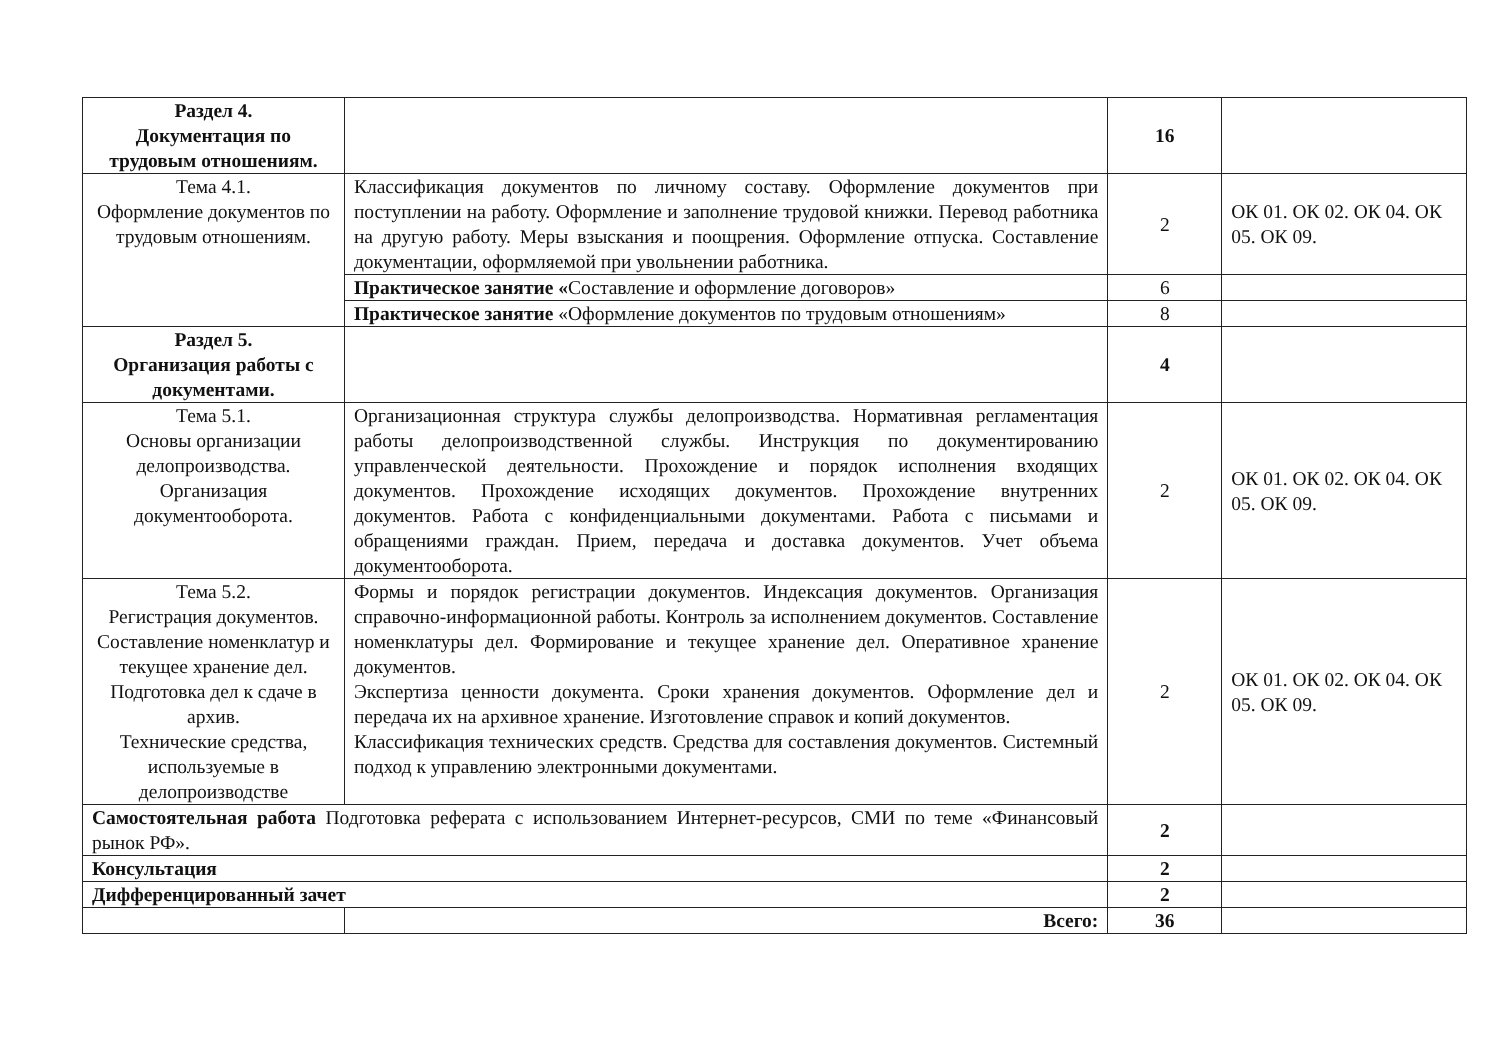| Раздел 4. Документация по трудовым отношениям. | | 16 | |
| Тема 4.1. Оформление документов по трудовым отношениям. | Классификация документов по личному составу. Оформление документов при поступлении на работу. Оформление и заполнение трудовой книжки. Перевод работника на другую работу. Меры взыскания и поощрения. Оформление отпуска. Составление документации, оформляемой при увольнении работника. | 2 | ОК 01. ОК 02. ОК 04. ОК 05. ОК 09. |
| | Практическое занятие « Составление и оформление договоров» | 6 | |
| | Практическое занятие «Оформление документов по трудовым отношениям» | 8 | |
| Раздел 5. Организация работы с документами. | | 4 | |
| Тема 5.1. Основы организации делопроизводства. Организация документооборота. | Организационная структура службы делопроизводства. Нормативная регламентация работы делопроизводственной службы. Инструкция по документированию управленческой деятельности. Прохождение и порядок исполнения входящих документов. Прохождение исходящих документов. Прохождение внутренних документов. Работа с конфиденциальными документами. Работа с письмами и обращениями граждан. Прием, передача и доставка документов. Учет объема документооборота. | 2 | ОК 01. ОК 02. ОК 04. ОК 05. ОК 09. |
| Тема 5.2. Регистрация документов. Составление номенклатур и текущее хранение дел. Подготовка дел к сдаче в архив. Технические средства, используемые в делопроизводстве | Формы и порядок регистрации документов. Индексация документов. Организация справочно-информационной работы. Контроль за исполнением документов. Составление номенклатуры дел. Формирование и текущее хранение дел. Оперативное хранение документов. Экспертиза ценности документа. Сроки хранения документов. Оформление дел и передача их на архивное хранение. Изготовление справок и копий документов. Классификация технических средств. Средства для составления документов. Системный подход к управлению электронными документами. | 2 | ОК 01. ОК 02. ОК 04. ОК 05. ОК 09. |
| Самостоятельная работа Подготовка реферата с использованием Интернет-ресурсов, СМИ по теме «Финансовый рынок РФ». | | 2 | |
| Консультация | | 2 | |
| Дифференцированный зачет | | 2 | |
| | Всего: | 36 | |